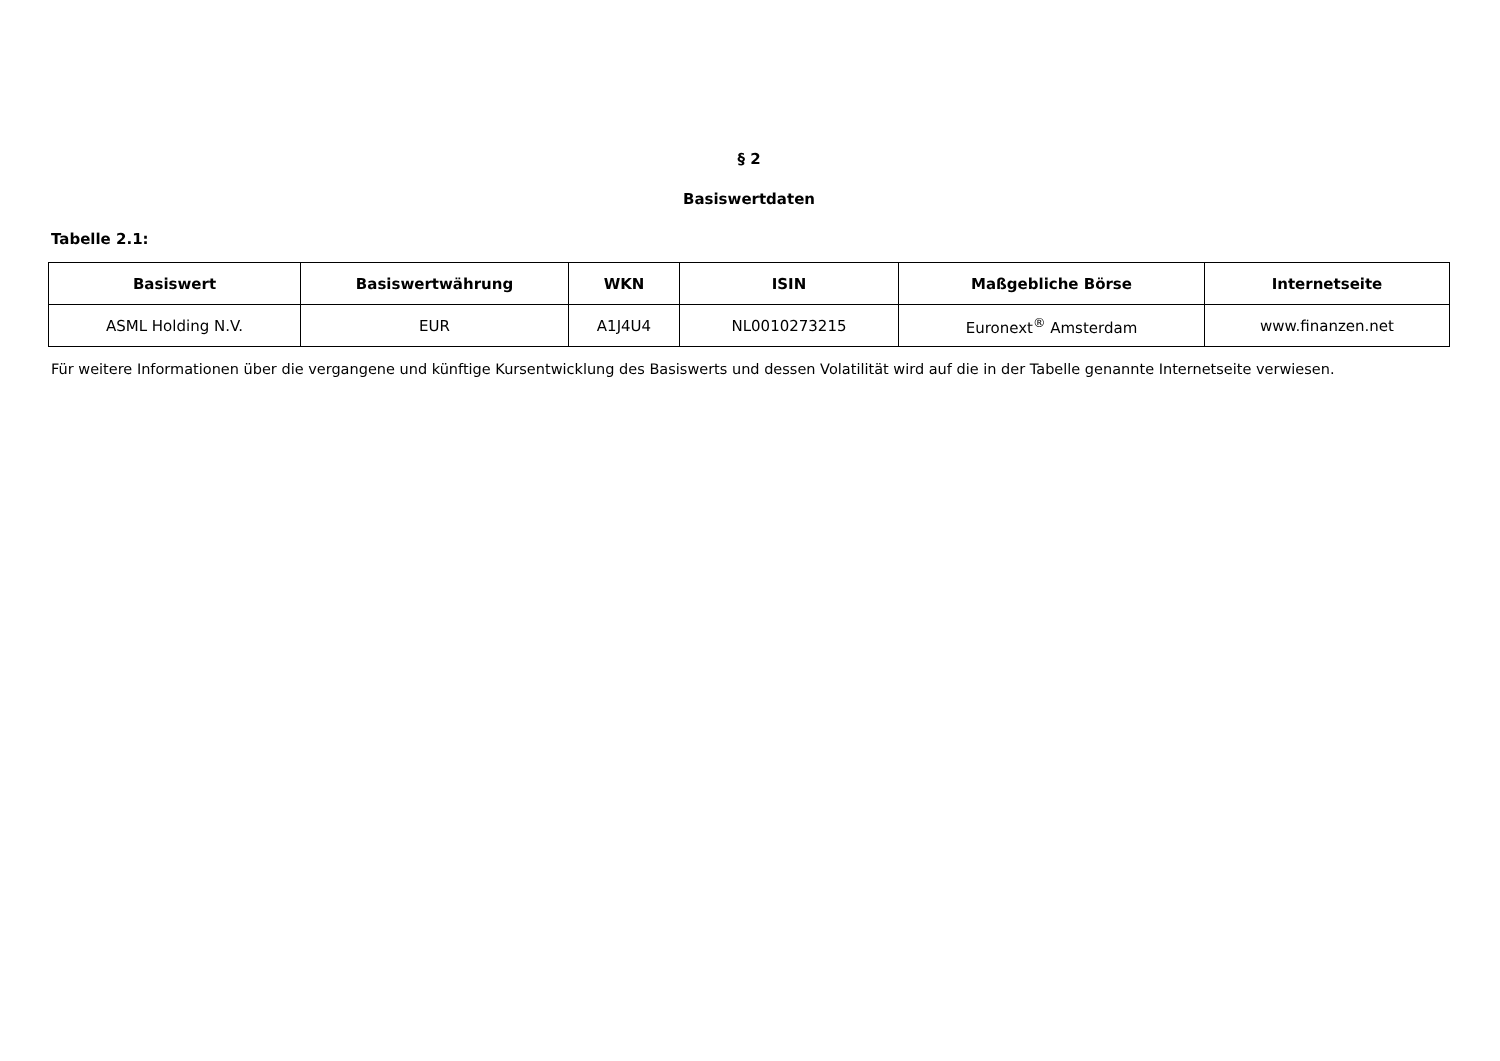§ 2
Basiswertdaten
Tabelle 2.1:
| Basiswert | Basiswertwährung | WKN | ISIN | Maßgebliche Börse | Internetseite |
| --- | --- | --- | --- | --- | --- |
| ASML Holding N.V. | EUR | A1J4U4 | NL0010273215 | Euronext<sup>®</sup> Amsterdam | www.finanzen.net |
Für weitere Informationen über die vergangene und künftige Kursentwicklung des Basiswerts und dessen Volatilität wird auf die in der Tabelle genannte Internetseite verwiesen.